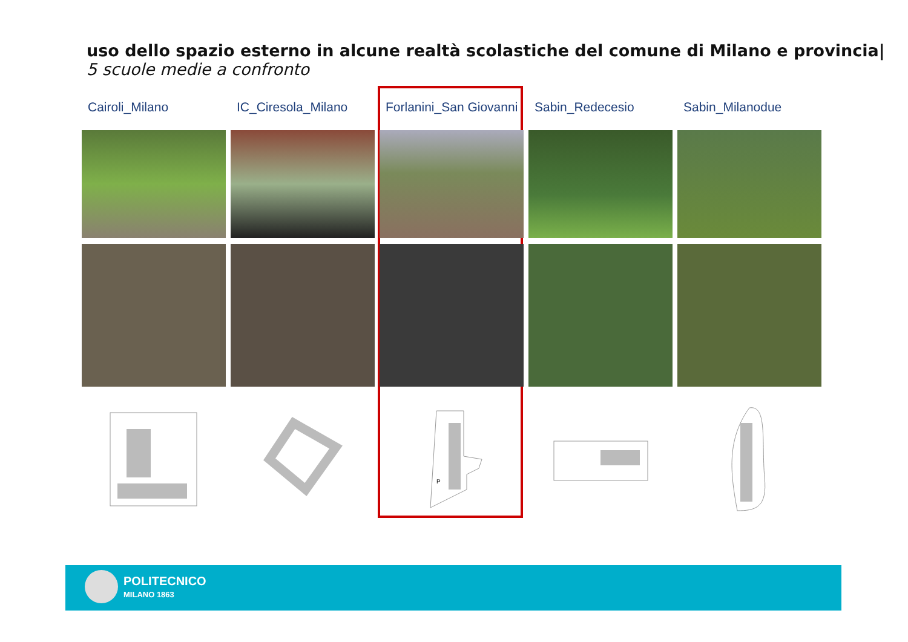uso dello spazio esterno in alcune realtà scolastiche del comune di Milano e provincia|
5 scuole medie a confronto
Cairoli_Milano IC_Ciresola_Milano Forlanini_San Giovanni
P
Sabin_Redecesio Sabin_Milanodue
POLITECNICO
MILANO 1863